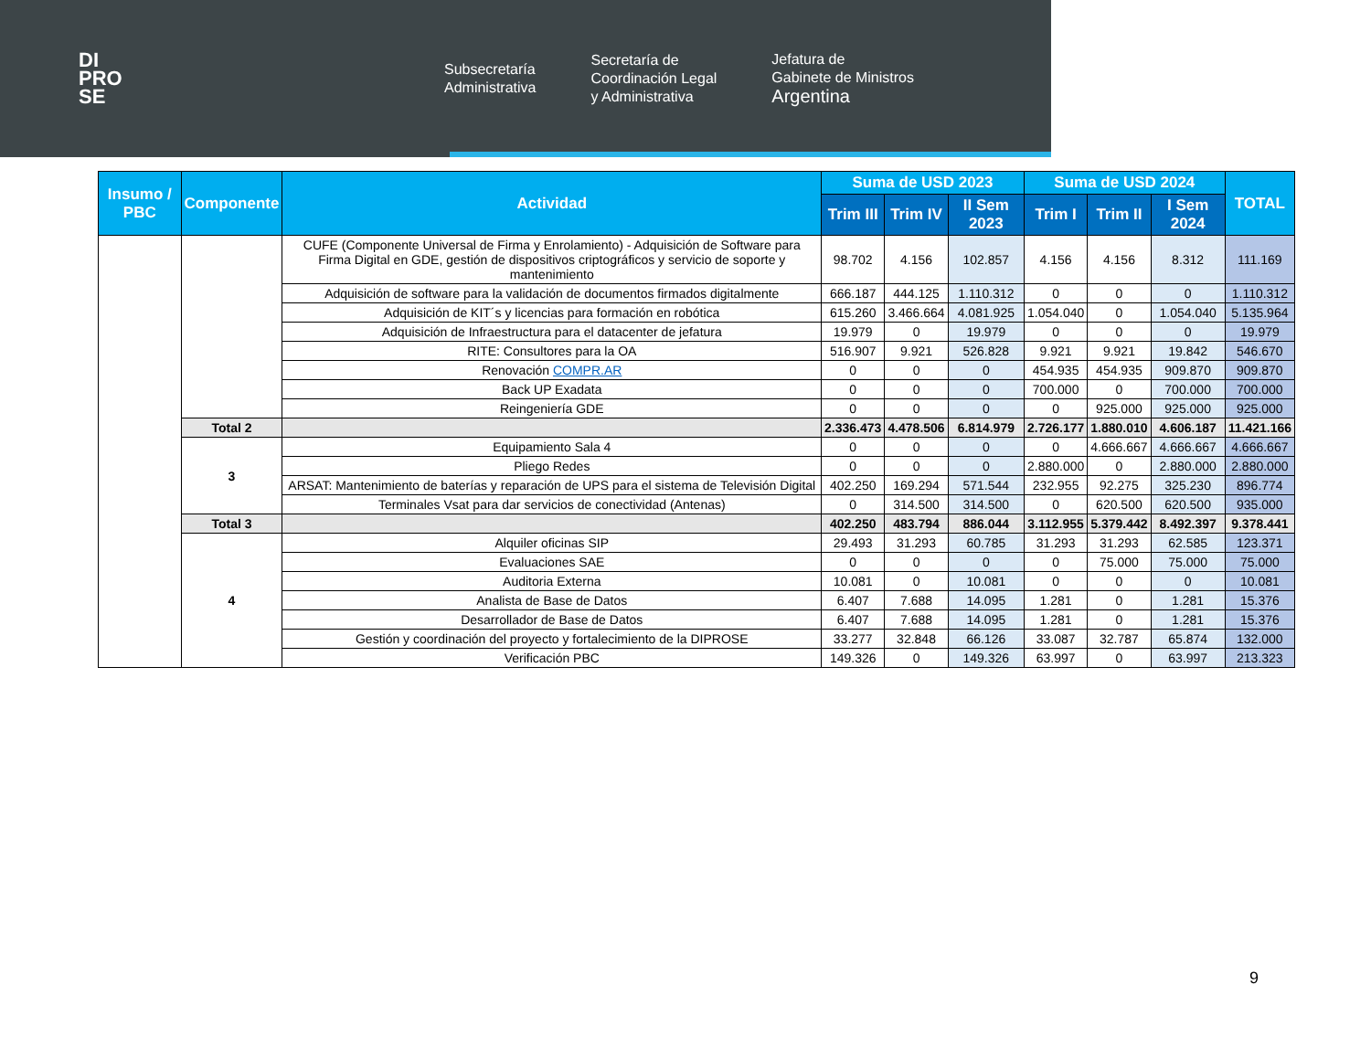DI
PRO
SE
Subsecretaría
Administrativa
Secretaría de
Coordinación Legal
y Administrativa
Jefatura de
Gabinete de Ministros
Argentina
| Insumo / PBC | Componente | Actividad | Suma de USD 2023 | | | Suma de USD 2024 | | | TOTAL |
| --- | --- | --- | --- | --- | --- | --- | --- | --- | --- |
| | | | Trim III | Trim IV | II Sem 2023 | Trim I | Trim II | I Sem 2024 | |
| | | CUFE (Componente Universal de Firma y Enrolamiento) - Adquisición de Software para Firma Digital en GDE, gestión de dispositivos criptográficos y servicio de soporte y mantenimiento | 98.702 | 4.156 | 102.857 | 4.156 | 4.156 | 8.312 | 111.169 |
| | | Adquisición de software para la validación de documentos firmados digitalmente | 666.187 | 444.125 | 1.110.312 | 0 | 0 | 0 | 1.110.312 |
| | | Adquisición de KIT´s y licencias para formación en robótica | 615.260 | 3.466.664 | 4.081.925 | 1.054.040 | 0 | 1.054.040 | 5.135.964 |
| | | Adquisición de Infraestructura para el datacenter de jefatura | 19.979 | 0 | 19.979 | 0 | 0 | 0 | 19.979 |
| | | RITE: Consultores para la OA | 516.907 | 9.921 | 526.828 | 9.921 | 9.921 | 19.842 | 546.670 |
| | | Renovación COMPR.AR | 0 | 0 | 0 | 454.935 | 454.935 | 909.870 | 909.870 |
| | | Back UP Exadata | 0 | 0 | 0 | 700.000 | 0 | 700.000 | 700.000 |
| | | Reingeniería GDE | 0 | 0 | 0 | 0 | 925.000 | 925.000 | 925.000 |
| | Total 2 | | 2.336.473 | 4.478.506 | 6.814.979 | 2.726.177 | 1.880.010 | 4.606.187 | 11.421.166 |
| | 3 | Equipamiento Sala 4 | 0 | 0 | 0 | 0 | 4.666.667 | 4.666.667 | 4.666.667 |
| | | Pliego Redes | 0 | 0 | 0 | 2.880.000 | 0 | 2.880.000 | 2.880.000 |
| | | ARSAT: Mantenimiento de baterías y reparación de UPS para el sistema de Televisión Digital | 402.250 | 169.294 | 571.544 | 232.955 | 92.275 | 325.230 | 896.774 |
| | | Terminales Vsat para dar servicios de conectividad (Antenas) | 0 | 314.500 | 314.500 | 0 | 620.500 | 620.500 | 935.000 |
| | Total 3 | | 402.250 | 483.794 | 886.044 | 3.112.955 | 5.379.442 | 8.492.397 | 9.378.441 |
| | 4 | Alquiler oficinas SIP | 29.493 | 31.293 | 60.785 | 31.293 | 31.293 | 62.585 | 123.371 |
| | | Evaluaciones SAE | 0 | 0 | 0 | 0 | 75.000 | 75.000 | 75.000 |
| | | Auditoria Externa | 10.081 | 0 | 10.081 | 0 | 0 | 0 | 10.081 |
| | | Analista de Base de Datos | 6.407 | 7.688 | 14.095 | 1.281 | 0 | 1.281 | 15.376 |
| | | Desarrollador de Base de Datos | 6.407 | 7.688 | 14.095 | 1.281 | 0 | 1.281 | 15.376 |
| | | Gestión y coordinación del proyecto y fortalecimiento de la DIPROSE | 33.277 | 32.848 | 66.126 | 33.087 | 32.787 | 65.874 | 132.000 |
| | | Verificación PBC | 149.326 | 0 | 149.326 | 63.997 | 0 | 63.997 | 213.323 |
9